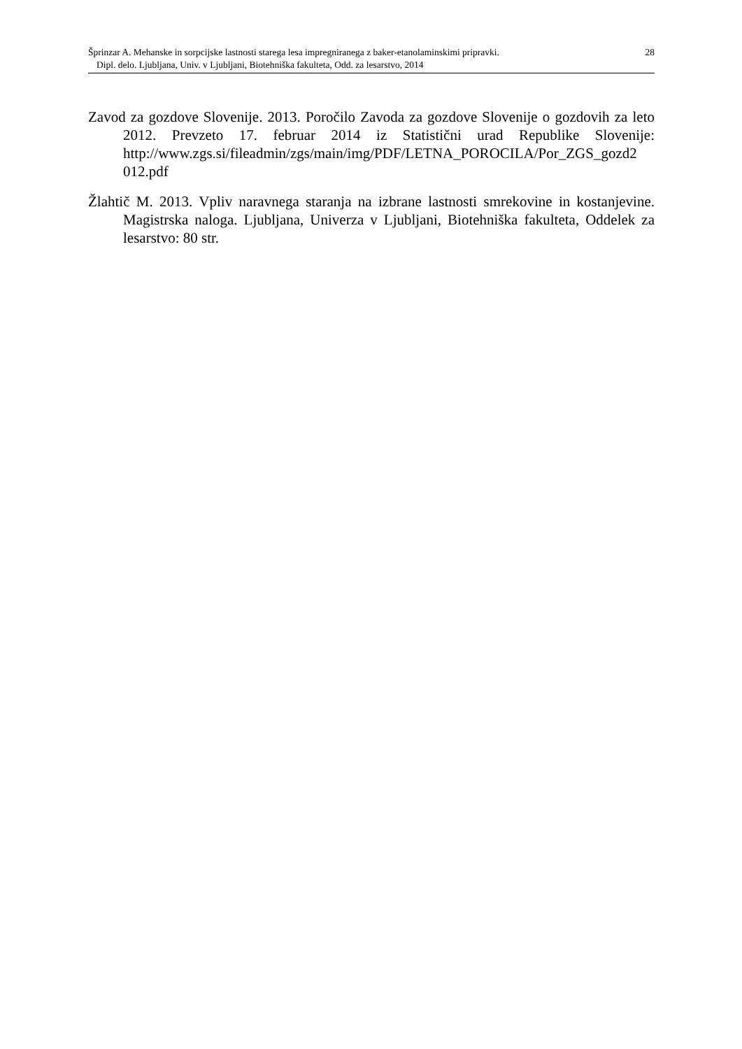Šprinzar A. Mehanske in sorpcijske lastnosti starega lesa impregniranega z baker-etanolaminskimi pripravki. 28
Dipl. delo. Ljubljana, Univ. v Ljubljani, Biotehniška fakulteta, Odd. za lesarstvo, 2014
Zavod za gozdove Slovenije. 2013. Poročilo Zavoda za gozdove Slovenije o gozdovih za leto 2012. Prevzeto 17. februar 2014 iz Statistični urad Republike Slovenije: http://www.zgs.si/fileadmin/zgs/main/img/PDF/LETNA_POROCILA/Por_ZGS_gozd2 012.pdf
Žlahtič M. 2013. Vpliv naravnega staranja na izbrane lastnosti smrekovine in kostanjevine. Magistrska naloga. Ljubljana, Univerza v Ljubljani, Biotehniška fakulteta, Oddelek za lesarstvo: 80 str.